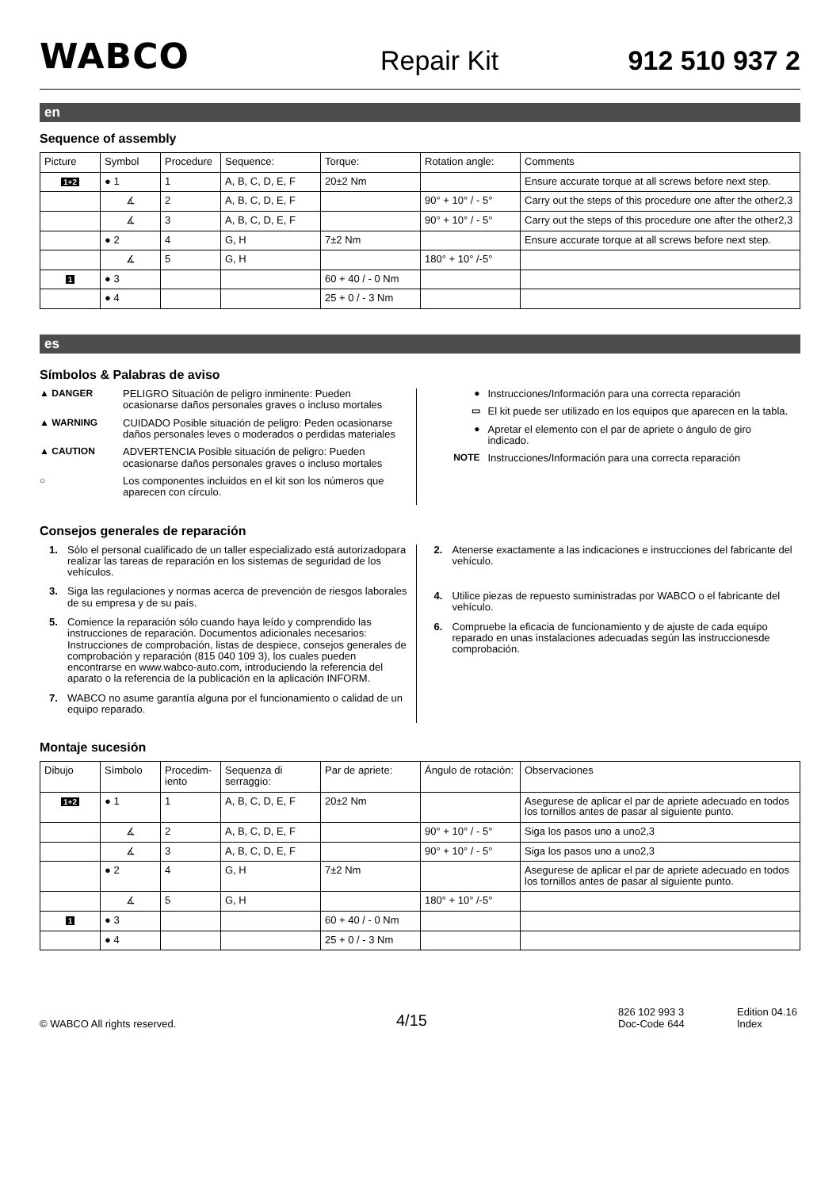WABCO
Repair Kit
912 510 937 2
en
Sequence of assembly
| Picture | Symbol | Procedure | Sequence: | Torque: | Rotation angle: | Comments |
| --- | --- | --- | --- | --- | --- | --- |
| 1+2 | ● 1 | 1 | A, B, C, D, E, F | 20±2 Nm | | Ensure accurate torque at all screws before next step. |
| | ∡ | 2 | A, B, C, D, E, F | | 90° + 10° / - 5° | Carry out the steps of this procedure one after the other2,3 |
| | ∡ | 3 | A, B, C, D, E, F | | 90° + 10° / - 5° | Carry out the steps of this procedure one after the other2,3 |
| | ● 2 | 4 | G, H | 7±2 Nm | | Ensure accurate torque at all screws before next step. |
| | ∡ | 5 | G, H | | 180° + 10° /-5° | |
| 1 | ● 3 | | | 60 + 40 / - 0 Nm | | |
| | ● 4 | | | 25 + 0 / - 3 Nm | | |
es
Símbolos & Palabras de aviso
▲ DANGER PELIGRO Situación de peligro inminente: Pueden ocasionarse daños personales graves o incluso mortales
▲ WARNING CUIDADO Posible situación de peligro: Peden ocasionarse daños personales leves o moderados o perdidas materiales
▲ CAUTION ADVERTENCIA Posible situación de peligro: Pueden ocasionarse daños personales graves o incluso mortales
○ Los componentes incluidos en el kit son los números que aparecen con círculo.
● Instrucciones/Información para una correcta reparación
▭ El kit puede ser utilizado en los equipos que aparecen en la tabla.
● Apretar el elemento con el par de apriete o ángulo de giro indicado.
NOTE Instrucciones/Información para una correcta reparación
Consejos generales de reparación
1. Sólo el personal cualificado de un taller especializado está autorizadopara realizar las tareas de reparación en los sistemas de seguridad de los vehículos.
3. Siga las regulaciones y normas acerca de prevención de riesgos laborales de su empresa y de su país.
5. Comience la reparación sólo cuando haya leído y comprendido las instrucciones de reparación. Documentos adicionales necesarios: Instrucciones de comprobación, listas de despiece, consejos generales de comprobación y reparación (815 040 109 3), los cuales pueden encontrarse en www.wabco-auto.com, introduciendo la referencia del aparato o la referencia de la publicación en la aplicación INFORM.
7. WABCO no asume garantía alguna por el funcionamiento o calidad de un equipo reparado.
2. Atenerse exactamente a las indicaciones e instrucciones del fabricante del vehículo.
4. Utilice piezas de repuesto suministradas por WABCO o el fabricante del vehículo.
6. Compruebe la eficacia de funcionamiento y de ajuste de cada equipo reparado en unas instalaciones adecuadas según las instruccionesde comprobación.
Montaje sucesión
| Dibujo | Símbolo | Procedim-iento | Sequenza di serraggio: | Par de apriete: | Ángulo de rotación: | Observaciones |
| --- | --- | --- | --- | --- | --- | --- |
| 1+2 | ● 1 | 1 | A, B, C, D, E, F | 20±2 Nm | | Asegurese de aplicar el par de apriete adecuado en todos los tornillos antes de pasar al siguiente punto. |
| | ∡ | 2 | A, B, C, D, E, F | | 90° + 10° / - 5° | Siga los pasos uno a uno2,3 |
| | ∡ | 3 | A, B, C, D, E, F | | 90° + 10° / - 5° | Siga los pasos uno a uno2,3 |
| | ● 2 | 4 | G, H | 7±2 Nm | | Asegurese de aplicar el par de apriete adecuado en todos los tornillos antes de pasar al siguiente punto. |
| | ∡ | 5 | G, H | | 180° + 10° /-5° | |
| 1 | ● 3 | | | 60 + 40 / - 0 Nm | | |
| | ● 4 | | | 25 + 0 / - 3 Nm | | |
© WABCO All rights reserved.
4/15
826 102 993 3
Doc-Code 644
Edition 04.16
Index